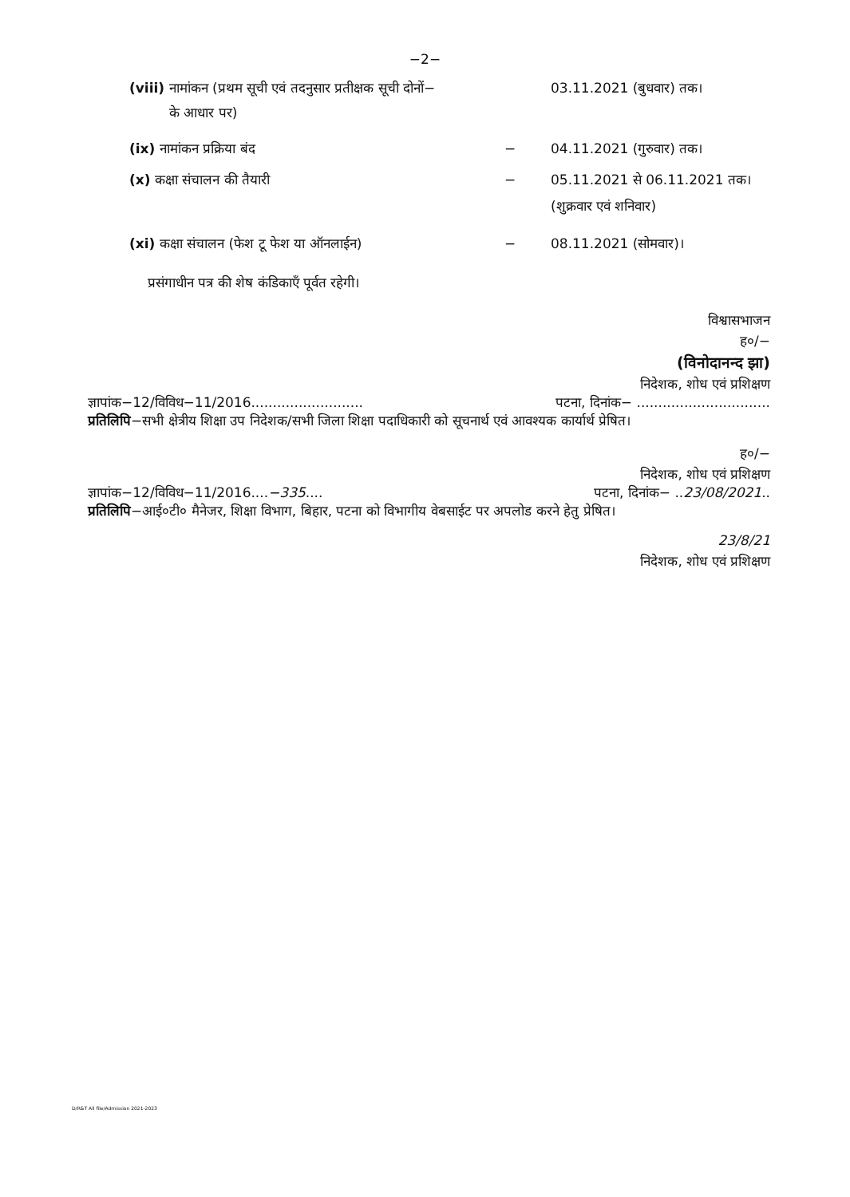−2−
(viii) नामांकन (प्रथम सूची एवं तदनुसार प्रतीक्षक सूची दोनों−
के आधार पर)
03.11.2021 (बुधवार) तक।
(ix) नामांकन प्रक्रिया बंद − 04.11.2021 (गुरुवार) तक।
(x) कक्षा संचालन की तैयारी − 05.11.2021 से 06.11.2021 तक।
(शुक्रवार एवं शनिवार)
(xi) कक्षा संचालन (फेश टू फेश या ऑनलाईन) − 08.11.2021 (सोमवार)।
प्रसंगाधीन पत्र की शेष कंडिकाएँ पूर्वत रहेगी।
विश्वासभाजन
ह०/−
(विनोदानन्द झा)
निदेशक, शोध एवं प्रशिक्षण
ज्ञापांक−12/विविध−11/2016.......................... पटना, दिनांक− ...............................
प्रतिलिपि−सभी क्षेत्रीय शिक्षा उप निदेशक/सभी जिला शिक्षा पदाधिकारी को सूचनार्थ एवं आवश्यक कार्यार्थ प्रेषित।
ह०/−
निदेशक, शोध एवं प्रशिक्षण
ज्ञापांक−12/विविध−11/2016....−335.... पटना, दिनांक− ..23/08/2021..
प्रतिलिपि−आई०टी० मैनेजर, शिक्षा विभाग, बिहार, पटना को विभागीय वेबसाईट पर अपलोड करने हेतु प्रेषित।
23/8/21
निदेशक, शोध एवं प्रशिक्षण
D/R&T All file/Admission 2021-2023